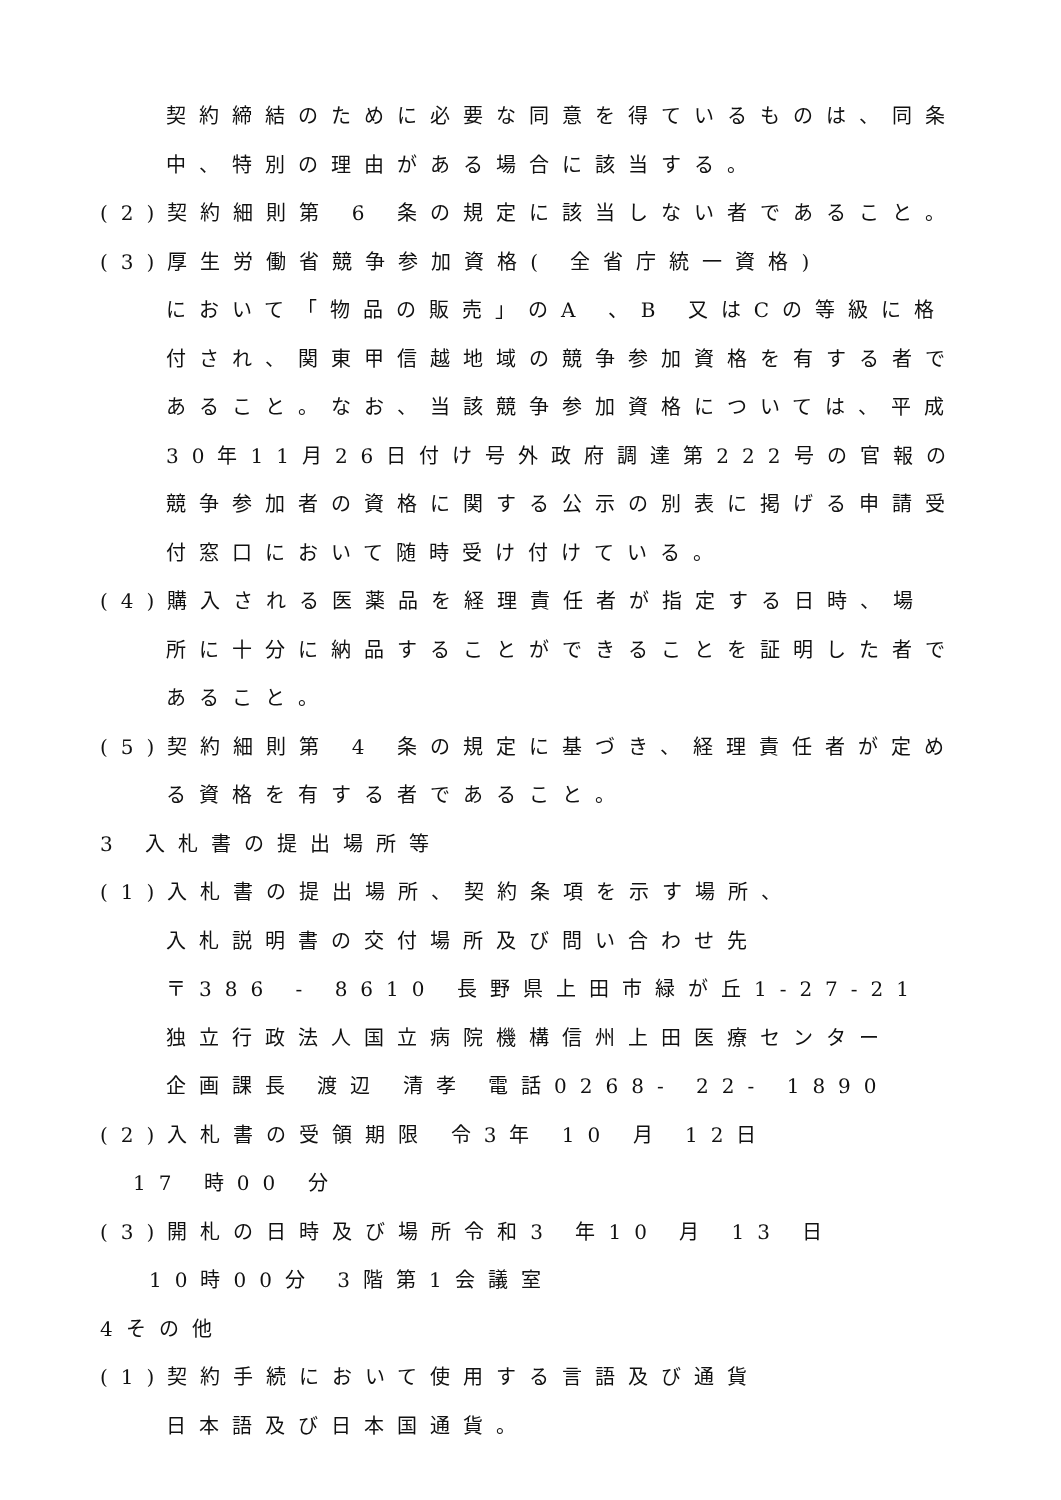契約締結のために必要な同意を得ているものは、同条
中、特別の理由がある場合に該当する。
(2)契約細則第 6 条の規定に該当しない者であること。
(3)厚生労働省競争参加資格( 全省庁統一資格)
において「物品の販売」のA 、B 又はCの等級に格
付され、関東甲信越地域の競争参加資格を有する者で
あること。なお、当該競争参加資格については、平成
30年11月26日付け号外政府調達第222号の官報の
競争参加者の資格に関する公示の別表に掲げる申請受
付窓口において随時受け付けている。
(4)購入される医薬品を経理責任者が指定する日時、場
所に十分に納品することができることを証明した者で
あること。
(5)契約細則第 4 条の規定に基づき、経理責任者が定め
る資格を有する者であること。
3 入札書の提出場所等
(1)入札書の提出場所、契約条項を示す場所、
入札説明書の交付場所及び問い合わせ先
〒386 - 8610 長野県上田市緑が丘1-27-21
独立行政法人国立病院機構信州上田医療センター
企画課長 渡辺 清孝 電話0268- 22- 1890
(2)入札書の受領期限 令3年 10 月 12日
17 時00 分
(3)開札の日時及び場所令和3 年10 月 13 日
10時00分 3階第1会議室
4その他
(1)契約手続において使用する言語及び通貨
日本語及び日本国通貨。